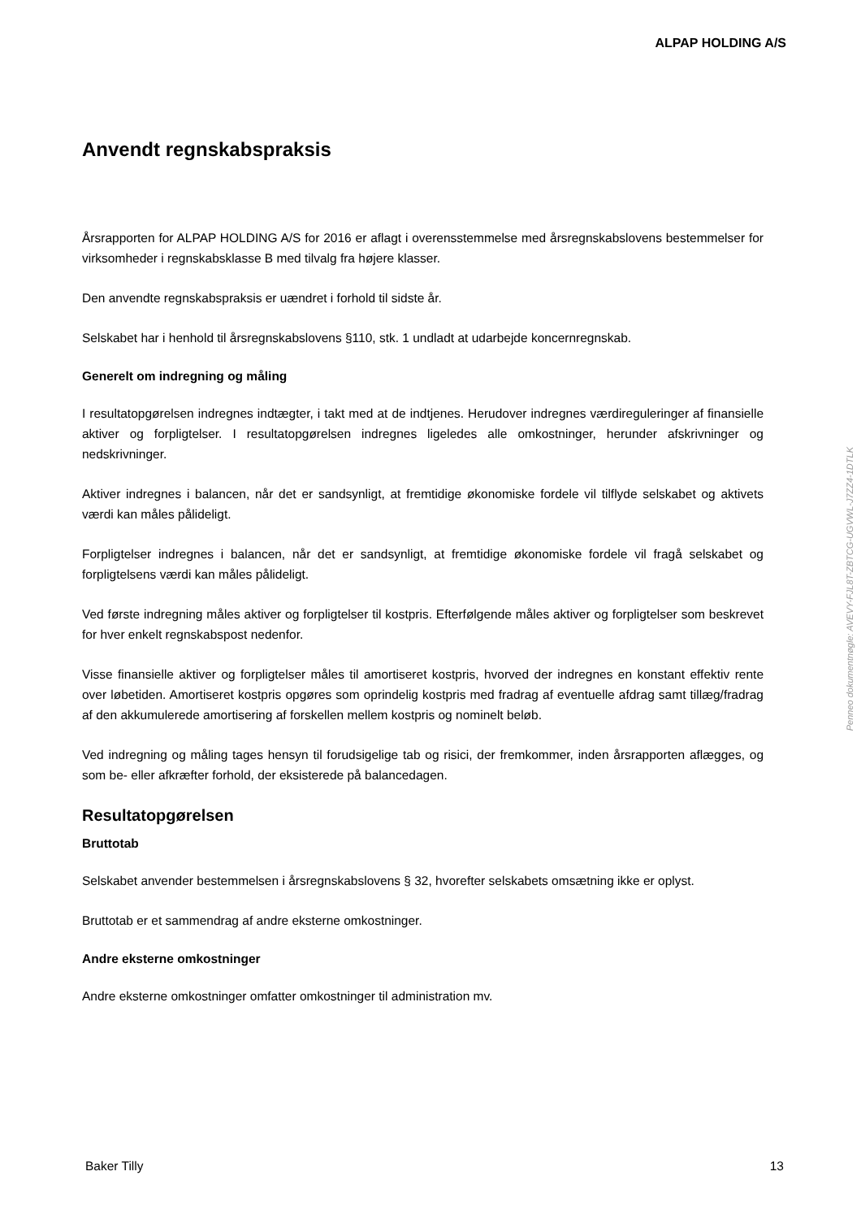ALPAP HOLDING A/S
Anvendt regnskabspraksis
Årsrapporten for ALPAP HOLDING A/S for 2016 er aflagt i overensstemmelse med årsregnskabslovens bestemmelser for virksomheder i regnskabsklasse B med tilvalg fra højere klasser.
Den anvendte regnskabspraksis er uændret i forhold til sidste år.
Selskabet har i henhold til årsregnskabslovens §110, stk. 1 undladt at udarbejde koncernregnskab.
Generelt om indregning og måling
I resultatopgørelsen indregnes indtægter, i takt med at de indtjenes. Herudover indregnes værdireguleringer af finansielle aktiver og forpligtelser. I resultatopgørelsen indregnes ligeledes alle omkostninger, herunder afskrivninger og nedskrivninger.
Aktiver indregnes i balancen, når det er sandsynligt, at fremtidige økonomiske fordele vil tilflyde selskabet og aktivets værdi kan måles pålideligt.
Forpligtelser indregnes i balancen, når det er sandsynligt, at fremtidige økonomiske fordele vil fragå selskabet og forpligtelsens værdi kan måles pålideligt.
Ved første indregning måles aktiver og forpligtelser til kostpris. Efterfølgende måles aktiver og forpligtelser som beskrevet for hver enkelt regnskabspost nedenfor.
Visse finansielle aktiver og forpligtelser måles til amortiseret kostpris, hvorved der indregnes en konstant effektiv rente over løbetiden. Amortiseret kostpris opgøres som oprindelig kostpris med fradrag af eventuelle afdrag samt tillæg/fradrag af den akkumulerede amortisering af forskellen mellem kostpris og nominelt beløb.
Ved indregning og måling tages hensyn til forudsigelige tab og risici, der fremkommer, inden årsrapporten aflægges, og som be- eller afkræfter forhold, der eksisterede på balancedagen.
Resultatopgørelsen
Bruttotab
Selskabet anvender bestemmelsen i årsregnskabslovens § 32, hvorefter selskabets omsætning ikke er oplyst.
Bruttotab er et sammendrag af andre eksterne omkostninger.
Andre eksterne omkostninger
Andre eksterne omkostninger omfatter omkostninger til administration mv.
Baker Tilly 13
Penneo dokumentnøgle: AVEVY-FJL8T-ZBTCG-UGVWL-J7ZZ4-1DTLK